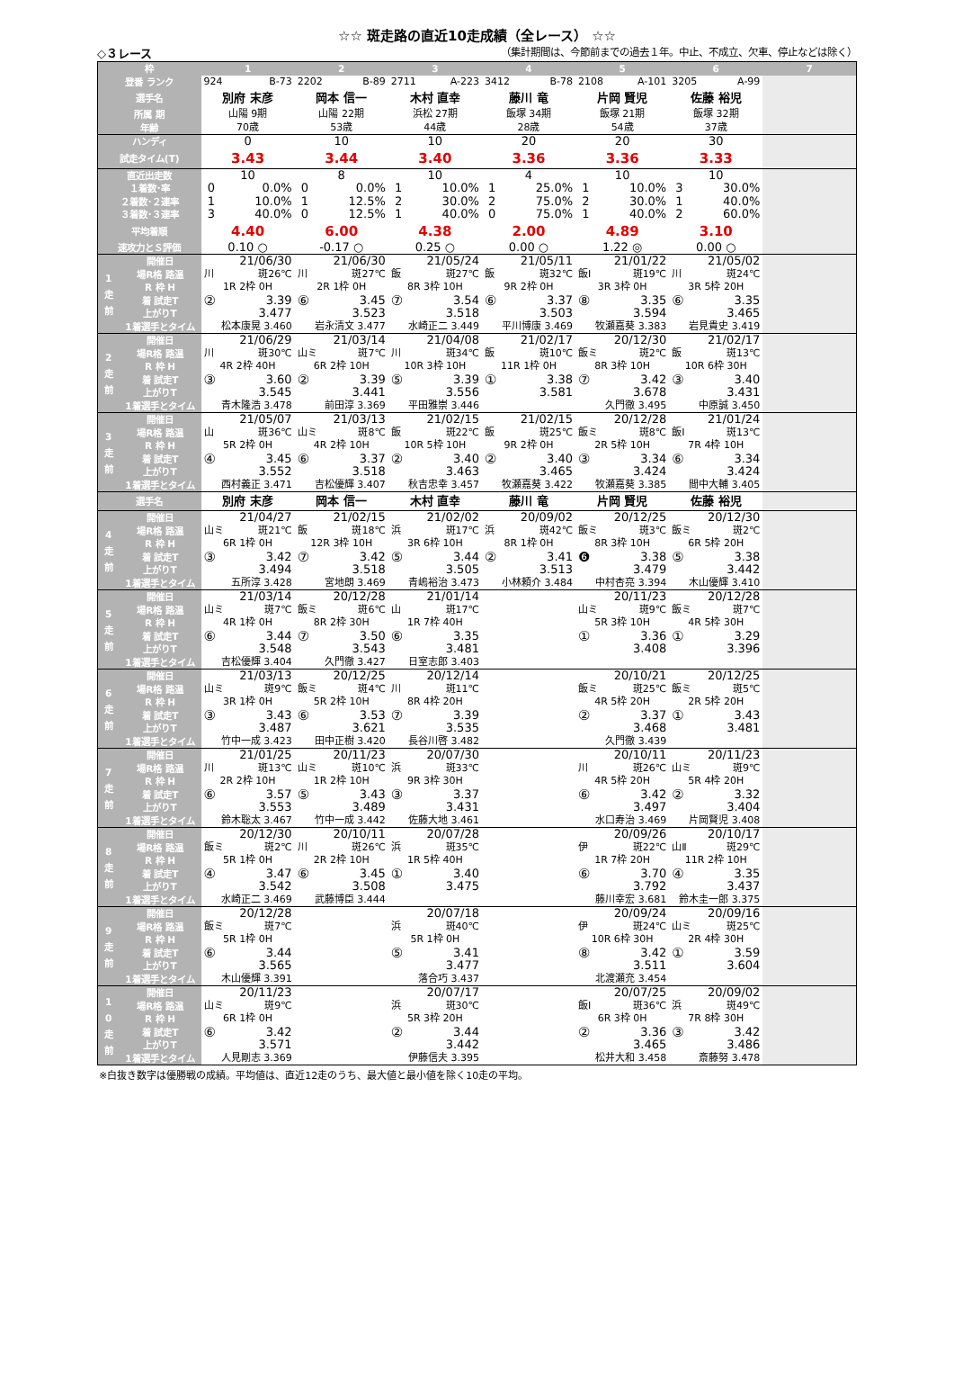☆☆ 斑走路の直近10走成績（全レース） ☆☆
◇３レース （集計期間は、今節前までの過去１年。中止、不成立、欠車、停止などは除く）
| 枠 | | 1 | 2 | 3 | 4 | 5 | 6 | 7 |
| 登番 ランク | | 924 B-73 | 2202 B-89 | 2711 A-223 | 3412 B-78 | 2108 A-101 | 3205 A-99 | |
| 選手名 | | 別府 末彦 | 岡本 信一 | 木村 直幸 | 藤川 竜 | 片岡 賢児 | 佐藤 裕児 | |
| 所属 期 | | 山陽 9期 | 山陽 22期 | 浜松 27期 | 飯塚 34期 | 飯塚 21期 | 飯塚 32期 | |
| 年齢 | | 70歳 | 53歳 | 44歳 | 28歳 | 54歳 | 37歳 | |
| ハンディ | | 0 | 10 | 10 | 20 | 20 | 30 | |
| 試走タイム(T) | | 3.43 | 3.44 | 3.40 | 3.36 | 3.36 | 3.33 | |
| 直近出走数 | | 10 | 8 | 10 | 4 | 10 | 10 | |
| １着数･率 | | 0 0.0% | 0 0.0% | 1 10.0% | 1 25.0% | 1 10.0% | 3 30.0% | |
| ２着数･２連率 | | 1 10.0% | 1 12.5% | 2 30.0% | 2 75.0% | 2 30.0% | 1 40.0% | |
| ３着数･３連率 | | 3 40.0% | 0 12.5% | 1 40.0% | 0 75.0% | 1 40.0% | 2 60.0% | |
| 平均着順 | | 4.40 | 6.00 | 4.38 | 2.00 | 4.89 | 3.10 | |
| 速攻力とＳ評価 | | 0.10 ○ | -0.17 ○ | 0.25 ○ | 0.00 ○ | 1.22 ◎ | 0.00 ○ | |
| 1 走 前 | 開催日 | 21/06/30 | 21/06/30 | 21/05/24 | 21/05/11 | 21/01/22 | 21/05/02 | |
| | 場R格 路温 | 川 斑26℃ | 川 斑27℃ | 飯 斑27℃ | 飯 斑32℃ | 飯Ⅰ 斑19℃ | 川 斑24℃ | |
| | R 枠 H | 1R 2枠 0H | 2R 1枠 0H | 8R 3枠 10H | 9R 2枠 0H | 3R 3枠 0H | 3R 5枠 20H | |
| | 着 試走T | ② 3.39 | ⑥ 3.45 | ⑦ 3.54 | ⑥ 3.37 | ⑧ 3.35 | ⑥ 3.35 | |
| | 上がりT | 3.477 | 3.523 | 3.518 | 3.503 | 3.594 | 3.465 | |
| | 1着選手とタイム | 松本康晃 3.460 | 岩永清文 3.477 | 水崎正二 3.449 | 平川博康 3.469 | 牧瀬嘉葵 3.383 | 岩見貴史 3.419 | |
| 2 走 前 | 開催日 | 21/06/29 | 21/03/14 | 21/04/08 | 21/02/17 | 20/12/30 | 21/02/17 | |
| | 場R格 路温 | 川 斑30℃ | 山ミ 斑7℃ | 川 斑34℃ | 飯 斑10℃ | 飯ミ 斑2℃ | 飯 斑13℃ | |
| | R 枠 H | 4R 2枠 40H | 6R 2枠 10H | 10R 3枠 10H | 11R 1枠 0H | 8R 3枠 10H | 10R 6枠 30H | |
| | 着 試走T | ③ 3.60 | ② 3.39 | ⑤ 3.39 | ① 3.38 | ⑦ 3.42 | ③ 3.40 | |
| | 上がりT | 3.545 | 3.441 | 3.556 | 3.581 | 3.678 | 3.431 | |
| | 1着選手とタイム | 青木隆浩 3.478 | 前田淳 3.369 | 平田雅崇 3.446 | | 久門徹 3.495 | 中原誠 3.450 | |
| 3 走 前 | 開催日 | 21/05/07 | 21/03/13 | 21/02/15 | 21/02/15 | 20/12/28 | 21/01/24 | |
| | 場R格 路温 | 山 斑36℃ | 山ミ 斑8℃ | 飯 斑22℃ | 飯 斑25℃ | 飯ミ 斑8℃ | 飯Ⅰ 斑13℃ | |
| | R 枠 H | 5R 2枠 0H | 4R 2枠 10H | 10R 5枠 10H | 9R 2枠 0H | 2R 5枠 10H | 7R 4枠 10H | |
| | 着 試走T | ④ 3.45 | ⑥ 3.37 | ② 3.40 | ② 3.40 | ③ 3.34 | ⑥ 3.34 | |
| | 上がりT | 3.552 | 3.518 | 3.463 | 3.465 | 3.424 | 3.424 | |
| | 1着選手とタイム | 西村義正 3.471 | 吉松優輝 3.407 | 秋吉忠幸 3.457 | 牧瀬嘉葵 3.422 | 牧瀬嘉葵 3.385 | 間中大輔 3.405 | |
| 選手名 | | 別府 末彦 | 岡本 信一 | 木村 直幸 | 藤川 竜 | 片岡 賢児 | 佐藤 裕児 | |
| 4 走 前 | 開催日 | 21/04/27 | 21/02/15 | 21/02/02 | 20/09/02 | 20/12/25 | 20/12/30 | |
| | 場R格 路温 | 山ミ 斑21℃ | 飯 斑18℃ | 浜 斑17℃ | 浜 斑42℃ | 飯ミ 斑3℃ | 飯ミ 斑2℃ | |
| | R 枠 H | 6R 1枠 0H | 12R 3枠 10H | 3R 6枠 10H | 8R 1枠 0H | 8R 3枠 10H | 6R 5枠 20H | |
| | 着 試走T | ③ 3.42 | ⑦ 3.42 | ⑤ 3.44 | ② 3.41 | ❻ 3.38 | ⑤ 3.38 | |
| | 上がりT | 3.494 | 3.518 | 3.505 | 3.513 | 3.479 | 3.442 | |
| | 1着選手とタイム | 五所淳 3.428 | 宮地朗 3.469 | 青嶋裕治 3.473 | 小林頼介 3.484 | 中村杏亮 3.394 | 木山優輝 3.410 | |
| 5 走 前 | 開催日 | 21/03/14 | 20/12/28 | 21/01/14 | | 20/11/23 | 20/12/28 | |
| | 場R格 路温 | 山ミ 斑7℃ | 飯ミ 斑6℃ | 山 斑17℃ | | 山ミ 斑9℃ | 飯ミ 斑7℃ | |
| | R 枠 H | 4R 1枠 0H | 8R 2枠 30H | 1R 7枠 40H | | 5R 3枠 10H | 4R 5枠 30H | |
| | 着 試走T | ⑥ 3.44 | ⑦ 3.50 | ⑥ 3.35 | | ① 3.36 | ① 3.29 | |
| | 上がりT | 3.548 | 3.543 | 3.481 | | 3.408 | 3.396 | |
| | 1着選手とタイム | 吉松優輝 3.404 | 久門徹 3.427 | 日室志郎 3.403 | | | | |
| 6 走 前 | 開催日 | 21/03/13 | 20/12/25 | 20/12/14 | | 20/10/21 | 20/12/25 | |
| | 場R格 路温 | 山ミ 斑9℃ | 飯ミ 斑4℃ | 川 斑11℃ | | 飯ミ 斑25℃ | 飯ミ 斑5℃ | |
| | R 枠 H | 3R 1枠 0H | 5R 2枠 10H | 8R 4枠 20H | | 4R 5枠 20H | 2R 5枠 20H | |
| | 着 試走T | ③ 3.43 | ⑥ 3.53 | ⑦ 3.39 | | ② 3.37 | ① 3.43 | |
| | 上がりT | 3.487 | 3.621 | 3.535 | | 3.468 | 3.481 | |
| | 1着選手とタイム | 竹中一成 3.423 | 田中正樹 3.420 | 長谷川啓 3.482 | | 久門徹 3.439 | | |
| 7 走 前 | 開催日 | 21/01/25 | 20/11/23 | 20/07/30 | | 20/10/11 | 20/11/23 | |
| | 場R格 路温 | 川 斑13℃ | 山ミ 斑10℃ | 浜 斑33℃ | | 川 斑26℃ | 山ミ 斑9℃ | |
| | R 枠 H | 2R 2枠 10H | 1R 2枠 10H | 9R 3枠 30H | | 4R 5枠 20H | 5R 4枠 20H | |
| | 着 試走T | ⑥ 3.57 | ⑤ 3.43 | ③ 3.37 | | ⑥ 3.42 | ② 3.32 | |
| | 上がりT | 3.553 | 3.489 | 3.431 | | 3.497 | 3.404 | |
| | 1着選手とタイム | 鈴木聡太 3.467 | 竹中一成 3.442 | 佐藤大地 3.461 | | 水口寿治 3.469 | 片岡賢児 3.408 | |
| 8 走 前 | 開催日 | 20/12/30 | 20/10/11 | 20/07/28 | | 20/09/26 | 20/10/17 | |
| | 場R格 路温 | 飯ミ 斑2℃ | 川 斑26℃ | 浜 斑35℃ | | 伊 斑22℃ | 山Ⅱ 斑29℃ | |
| | R 枠 H | 5R 1枠 0H | 2R 2枠 10H | 1R 5枠 40H | | 1R 7枠 20H | 11R 2枠 10H | |
| | 着 試走T | ④ 3.47 | ⑥ 3.45 | ① 3.40 | | ⑥ 3.70 | ④ 3.35 | |
| | 上がりT | 3.542 | 3.508 | 3.475 | | 3.792 | 3.437 | |
| | 1着選手とタイム | 水崎正二 3.469 | 武藤博臣 3.444 | | | 藤川幸宏 3.681 | 鈴木圭一郎 3.375 | |
| 9 走 前 | 開催日 | 20/12/28 | | 20/07/18 | | 20/09/24 | 20/09/16 | |
| | 場R格 路温 | 飯ミ 斑7℃ | | 浜 斑40℃ | | 伊 斑24℃ | 山ミ 斑25℃ | |
| | R 枠 H | 5R 1枠 0H | | 5R 1枠 0H | | 10R 6枠 30H | 2R 4枠 30H | |
| | 着 試走T | ⑥ 3.44 | | ⑤ 3.41 | | ⑧ 3.42 | ① 3.59 | |
| | 上がりT | 3.565 | | 3.477 | | 3.511 | 3.604 | |
| | 1着選手とタイム | 木山優輝 3.391 | | 落合巧 3.437 | | 北渡瀬充 3.454 | | |
| 1 0 走 前 | 開催日 | 20/11/23 | | 20/07/17 | | 20/07/25 | 20/09/02 | |
| | 場R格 路温 | 山ミ 斑9℃ | | 浜 斑30℃ | | 飯Ⅰ 斑36℃ | 浜 斑49℃ | |
| | R 枠 H | 6R 1枠 0H | | 5R 3枠 20H | | 6R 3枠 0H | 7R 8枠 30H | |
| | 着 試走T | ⑥ 3.42 | | ② 3.44 | | ② 3.36 | ③ 3.42 | |
| | 上がりT | 3.571 | | 3.442 | | 3.465 | 3.486 | |
| | 1着選手とタイム | 人見剛志 3.369 | | 伊藤信夫 3.395 | | 松井大和 3.458 | 斎藤努 3.478 | |
※白抜き数字は優勝戦の成績。平均値は、直近12走のうち、最大値と最小値を除く10走の平均。